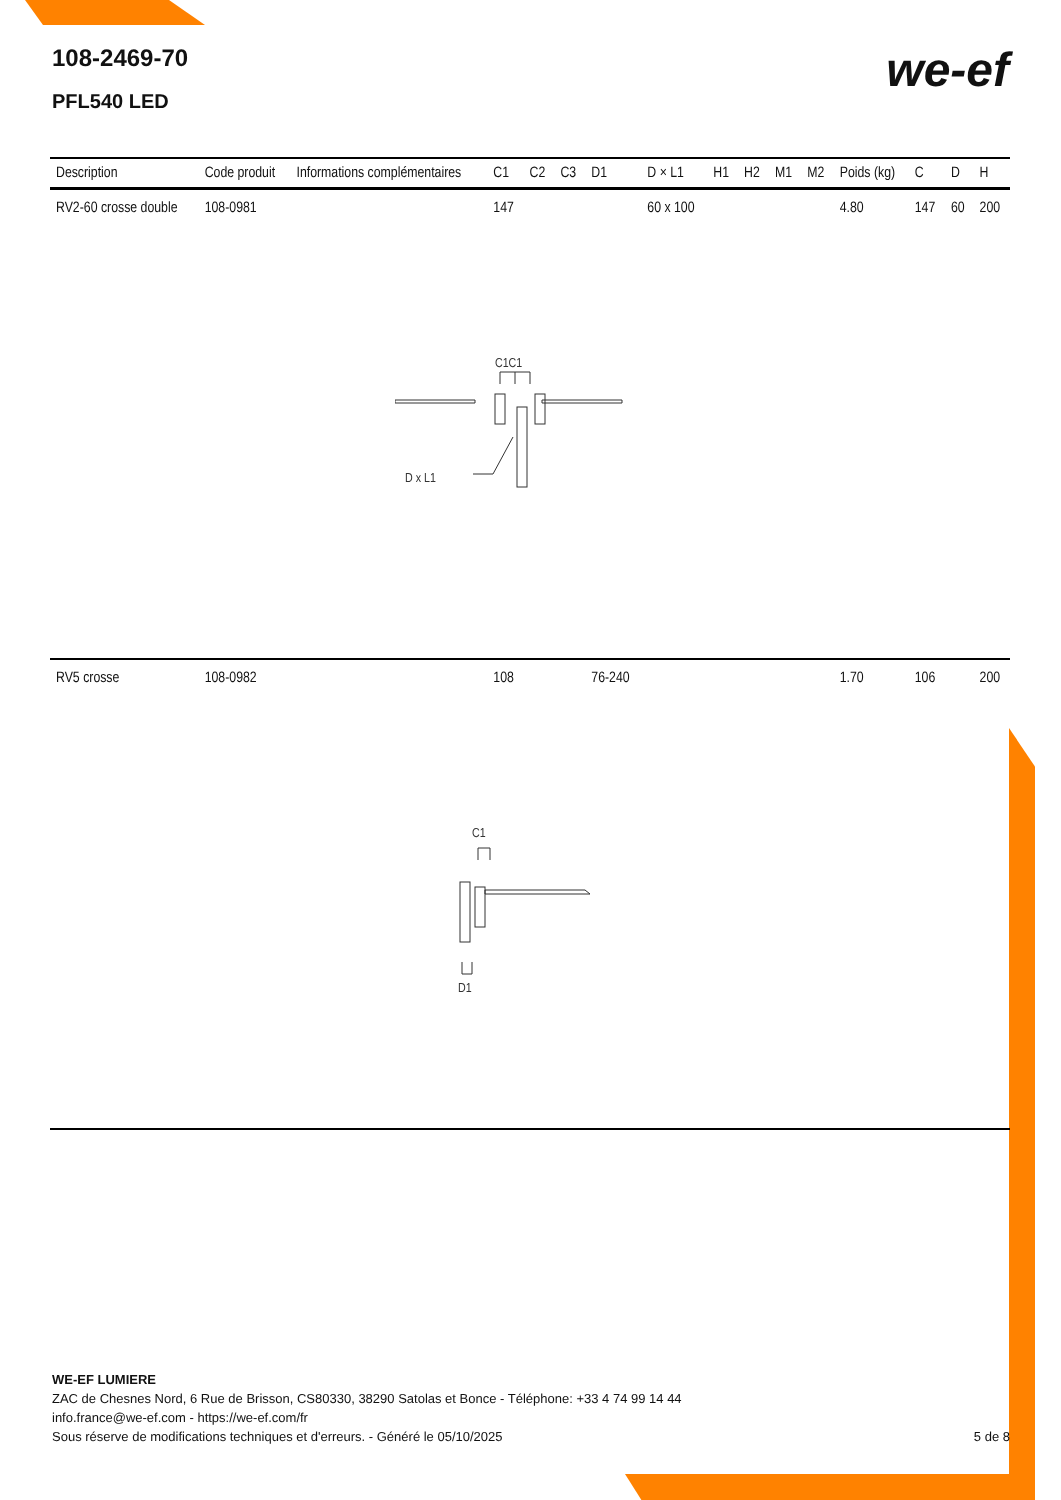108-2469-70
PFL540 LED
we-ef
| Description | Code produit | Informations complémentaires | C1 | C2 | C3 | D1 | D × L1 | H1 | H2 | M1 | M2 | Poids (kg) | C | D | H |
| --- | --- | --- | --- | --- | --- | --- | --- | --- | --- | --- | --- | --- | --- | --- | --- |
| RV2-60 crosse double | 108-0981 | | 147 | | | | 60 x 100 | | | | | 4.80 | 147 | 60 | 200 |
| C1C1 D x L1 | | | | | | | | | | | | | | | |
| RV5 crosse | 108-0982 | | 108 | | | 76-240 | | | | | | 1.70 | 106 | | 200 |
| C1 D1 | | | | | | | | | | | | | | | |
WE-EF LUMIERE
ZAC de Chesnes Nord, 6 Rue de Brisson, CS80330, 38290 Satolas et Bonce - Téléphone: +33 4 74 99 14 44
info.france@we-ef.com - https://we-ef.com/fr
Sous réserve de modifications techniques et d'erreurs. - Généré le 05/10/2025 5 de 8